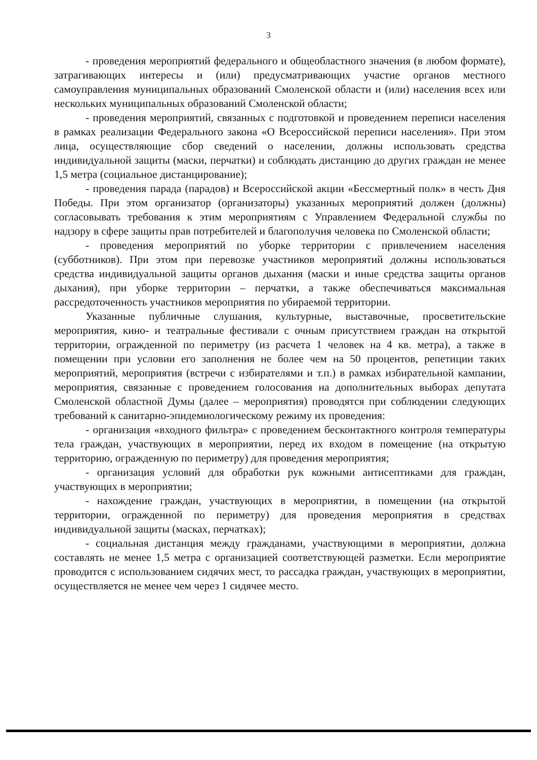3
- проведения мероприятий федерального и общеобластного значения (в любом формате), затрагивающих интересы и (или) предусматривающих участие органов местного самоуправления муниципальных образований Смоленской области и (или) населения всех или нескольких муниципальных образований Смоленской области;
- проведения мероприятий, связанных с подготовкой и проведением переписи населения в рамках реализации Федерального закона «О Всероссийской переписи населения». При этом лица, осуществляющие сбор сведений о населении, должны использовать средства индивидуальной защиты (маски, перчатки) и соблюдать дистанцию до других граждан не менее 1,5 метра (социальное дистанцирование);
- проведения парада (парадов) и Всероссийской акции «Бессмертный полк» в честь Дня Победы. При этом организатор (организаторы) указанных мероприятий должен (должны) согласовывать требования к этим мероприятиям с Управлением Федеральной службы по надзору в сфере защиты прав потребителей и благополучия человека по Смоленской области;
- проведения мероприятий по уборке территории с привлечением населения (субботников). При этом при перевозке участников мероприятий должны использоваться средства индивидуальной защиты органов дыхания (маски и иные средства защиты органов дыхания), при уборке территории – перчатки, а также обеспечиваться максимальная рассредоточенность участников мероприятия по убираемой территории.
Указанные публичные слушания, культурные, выставочные, просветительские мероприятия, кино- и театральные фестивали с очным присутствием граждан на открытой территории, огражденной по периметру (из расчета 1 человек на 4 кв. метра), а также в помещении при условии его заполнения не более чем на 50 процентов, репетиции таких мероприятий, мероприятия (встречи с избирателями и т.п.) в рамках избирательной кампании, мероприятия, связанные с проведением голосования на дополнительных выборах депутата Смоленской областной Думы (далее – мероприятия) проводятся при соблюдении следующих требований к санитарно-эпидемиологическому режиму их проведения:
- организация «входного фильтра» с проведением бесконтактного контроля температуры тела граждан, участвующих в мероприятии, перед их входом в помещение (на открытую территорию, огражденную по периметру) для проведения мероприятия;
- организация условий для обработки рук кожными антисептиками для граждан, участвующих в мероприятии;
- нахождение граждан, участвующих в мероприятии, в помещении (на открытой территории, огражденной по периметру) для проведения мероприятия в средствах индивидуальной защиты (масках, перчатках);
- социальная дистанция между гражданами, участвующими в мероприятии, должна составлять не менее 1,5 метра с организацией соответствующей разметки. Если мероприятие проводится с использованием сидячих мест, то рассадка граждан, участвующих в мероприятии, осуществляется не менее чем через 1 сидячее место.